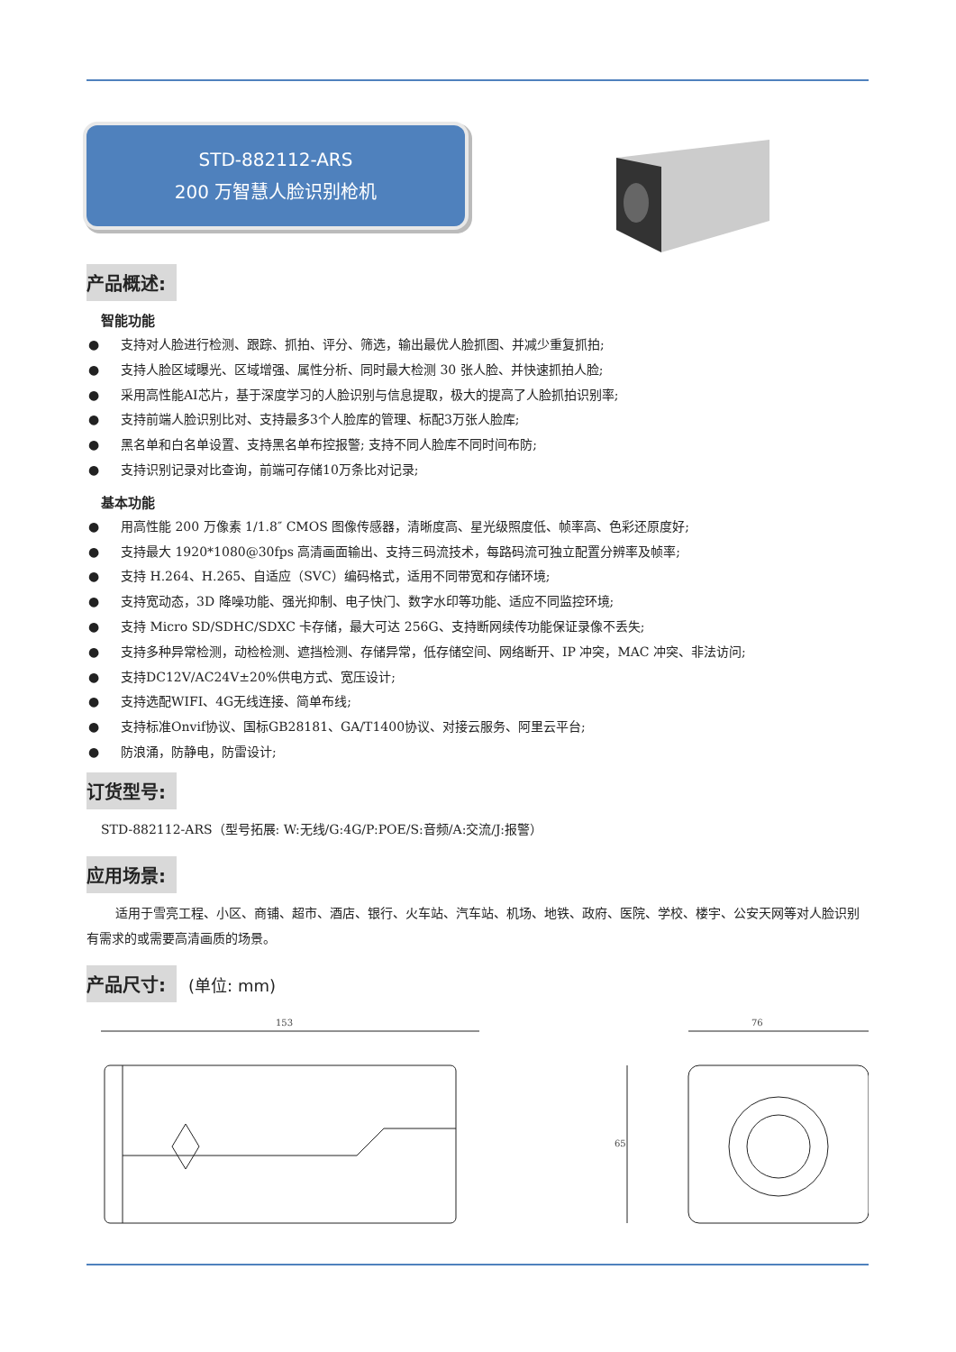STD-882112-ARS
200 万智慧人脸识别枪机
产品概述:
智能功能
● 支持对人脸进行检测、跟踪、抓拍、评分、筛选，输出最优人脸抓图、并减少重复抓拍;
● 支持人脸区域曝光、区域增强、属性分析、同时最大检测 30 张人脸、并快速抓拍人脸;
● 采用高性能AI芯片，基于深度学习的人脸识别与信息提取，极大的提高了人脸抓拍识别率;
● 支持前端人脸识别比对、支持最多3个人脸库的管理、标配3万张人脸库;
● 黑名单和白名单设置、支持黑名单布控报警; 支持不同人脸库不同时间布防;
● 支持识别记录对比查询，前端可存储10万条比对记录;
基本功能
● 用高性能 200 万像素 1/1.8″ CMOS 图像传感器，清晰度高、星光级照度低、帧率高、色彩还原度好;
● 支持最大 1920*1080@30fps 高清画面输出、支持三码流技术，每路码流可独立配置分辨率及帧率;
● 支持 H.264、H.265、自适应（SVC）编码格式，适用不同带宽和存储环境;
● 支持宽动态，3D 降噪功能、强光抑制、电子快门、数字水印等功能、适应不同监控环境;
● 支持 Micro SD/SDHC/SDXC 卡存储，最大可达 256G、支持断网续传功能保证录像不丢失;
● 支持多种异常检测，动检检测、遮挡检测、存储异常，低存储空间、网络断开、IP 冲突，MAC 冲突、非法访问;
● 支持DC12V/AC24V±20%供电方式、宽压设计;
● 支持选配WIFI、4G无线连接、简单布线;
● 支持标准Onvif协议、国标GB28181、GA/T1400协议、对接云服务、阿里云平台;
● 防浪涌，防静电，防雷设计;
订货型号:
STD-882112-ARS（型号拓展: W:无线/G:4G/P:POE/S:音频/A:交流/J:报警）
应用场景:
适用于雪亮工程、小区、商铺、超市、酒店、银行、火车站、汽车站、机场、地铁、政府、医院、学校、楼宇、公安天网等对人脸识别有需求的或需要高清画质的场景。
产品尺寸: (单位: mm)
153
76
65